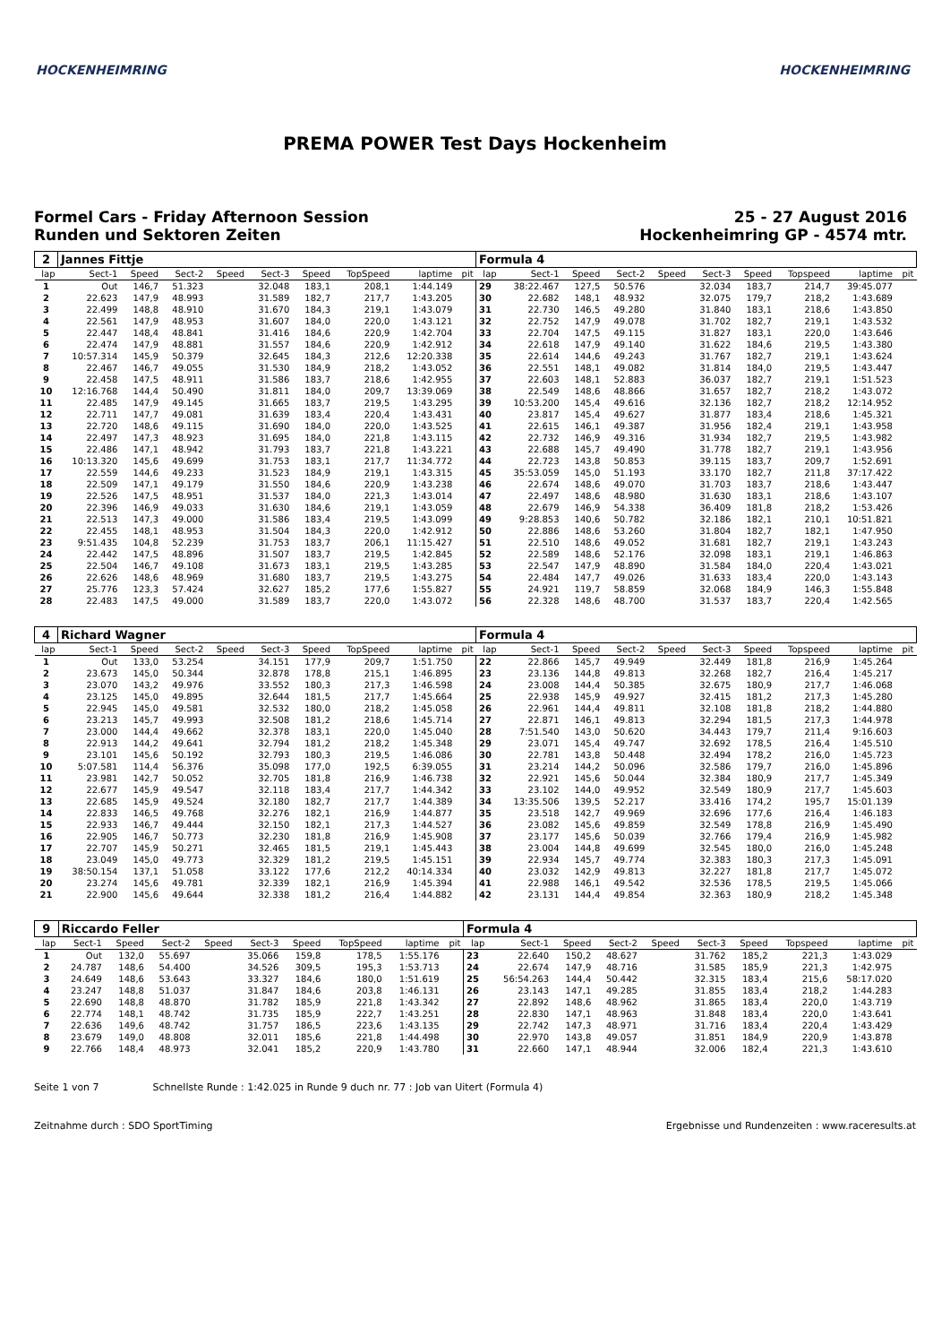HOCKENHEIMRING HOCKENHEIMRING
PREMA POWER Test Days Hockenheim
Formel Cars - Friday Afternoon Session
Runden und Sektoren Zeiten
25 - 27 August 2016
Hockenheimring GP - 4574 mtr.
| 2 | Jannes Fittje | | | | | | | | | Formula 4 | | | | | | | | | |
| lap | Sect-1 | Speed | Sect-2 | Speed | Sect-3 | Speed | TopSpeed | laptime | pit | lap | Sect-1 | Speed | Sect-2 | Speed | Sect-3 | Speed | Topspeed | laptime | pit |
| 1 | Out | 146,7 | 51.323 | | 32.048 | 183,1 | 208,1 | 1:44.149 | | 29 | 38:22.467 | 127,5 | 50.576 | | 32.034 | 183,7 | 214,7 | 39:45.077 | |
| 2 | 22.623 | 147,9 | 48.993 | | 31.589 | 182,7 | 217,7 | 1:43.205 | | 30 | 22.682 | 148,1 | 48.932 | | 32.075 | 179,7 | 218,2 | 1:43.689 | |
| 3 | 22.499 | 148,8 | 48.910 | | 31.670 | 184,3 | 219,1 | 1:43.079 | | 31 | 22.730 | 146,5 | 49.280 | | 31.840 | 183,1 | 218,6 | 1:43.850 | |
| 4 | 22.561 | 147,9 | 48.953 | | 31.607 | 184,0 | 220,0 | 1:43.121 | | 32 | 22.752 | 147,9 | 49.078 | | 31.702 | 182,7 | 219,1 | 1:43.532 | |
| 5 | 22.447 | 148,4 | 48.841 | | 31.416 | 184,6 | 220,9 | 1:42.704 | | 33 | 22.704 | 147,5 | 49.115 | | 31.827 | 183,1 | 220,0 | 1:43.646 | |
| 6 | 22.474 | 147,9 | 48.881 | | 31.557 | 184,6 | 220,9 | 1:42.912 | | 34 | 22.618 | 147,9 | 49.140 | | 31.622 | 184,6 | 219,5 | 1:43.380 | |
| 7 | 10:57.314 | 145,9 | 50.379 | | 32.645 | 184,3 | 212,6 | 12:20.338 | | 35 | 22.614 | 144,6 | 49.243 | | 31.767 | 182,7 | 219,1 | 1:43.624 | |
| 8 | 22.467 | 146,7 | 49.055 | | 31.530 | 184,9 | 218,2 | 1:43.052 | | 36 | 22.551 | 148,1 | 49.082 | | 31.814 | 184,0 | 219,5 | 1:43.447 | |
| 9 | 22.458 | 147,5 | 48.911 | | 31.586 | 183,7 | 218,6 | 1:42.955 | | 37 | 22.603 | 148,1 | 52.883 | | 36.037 | 182,7 | 219,1 | 1:51.523 | |
| 10 | 12:16.768 | 144,4 | 50.490 | | 31.811 | 184,0 | 209,7 | 13:39.069 | | 38 | 22.549 | 148,6 | 48.866 | | 31.657 | 182,7 | 218,2 | 1:43.072 | |
| 11 | 22.485 | 147,9 | 49.145 | | 31.665 | 183,7 | 219,5 | 1:43.295 | | 39 | 10:53.200 | 145,4 | 49.616 | | 32.136 | 182,7 | 218,2 | 12:14.952 | |
| 12 | 22.711 | 147,7 | 49.081 | | 31.639 | 183,4 | 220,4 | 1:43.431 | | 40 | 23.817 | 145,4 | 49.627 | | 31.877 | 183,4 | 218,6 | 1:45.321 | |
| 13 | 22.720 | 148,6 | 49.115 | | 31.690 | 184,0 | 220,0 | 1:43.525 | | 41 | 22.615 | 146,1 | 49.387 | | 31.956 | 182,4 | 219,1 | 1:43.958 | |
| 14 | 22.497 | 147,3 | 48.923 | | 31.695 | 184,0 | 221,8 | 1:43.115 | | 42 | 22.732 | 146,9 | 49.316 | | 31.934 | 182,7 | 219,5 | 1:43.982 | |
| 15 | 22.486 | 147,1 | 48.942 | | 31.793 | 183,7 | 221,8 | 1:43.221 | | 43 | 22.688 | 145,7 | 49.490 | | 31.778 | 182,7 | 219,1 | 1:43.956 | |
| 16 | 10:13.320 | 145,6 | 49.699 | | 31.753 | 183,1 | 217,7 | 11:34.772 | | 44 | 22.723 | 143,8 | 50.853 | | 39.115 | 183,7 | 209,7 | 1:52.691 | |
| 17 | 22.559 | 144,6 | 49.233 | | 31.523 | 184,9 | 219,1 | 1:43.315 | | 45 | 35:53.059 | 145,0 | 51.193 | | 33.170 | 182,7 | 211,8 | 37:17.422 | |
| 18 | 22.509 | 147,1 | 49.179 | | 31.550 | 184,6 | 220,9 | 1:43.238 | | 46 | 22.674 | 148,6 | 49.070 | | 31.703 | 183,7 | 218,6 | 1:43.447 | |
| 19 | 22.526 | 147,5 | 48.951 | | 31.537 | 184,0 | 221,3 | 1:43.014 | | 47 | 22.497 | 148,6 | 48.980 | | 31.630 | 183,1 | 218,6 | 1:43.107 | |
| 20 | 22.396 | 146,9 | 49.033 | | 31.630 | 184,6 | 219,1 | 1:43.059 | | 48 | 22.679 | 146,9 | 54.338 | | 36.409 | 181,8 | 218,2 | 1:53.426 | |
| 21 | 22.513 | 147,3 | 49.000 | | 31.586 | 183,4 | 219,5 | 1:43.099 | | 49 | 9:28.853 | 140,6 | 50.782 | | 32.186 | 182,1 | 210,1 | 10:51.821 | |
| 22 | 22.455 | 148,1 | 48.953 | | 31.504 | 184,3 | 220,0 | 1:42.912 | | 50 | 22.886 | 148,6 | 53.260 | | 31.804 | 182,7 | 182,1 | 1:47.950 | |
| 23 | 9:51.435 | 104,8 | 52.239 | | 31.753 | 183,7 | 206,1 | 11:15.427 | | 51 | 22.510 | 148,6 | 49.052 | | 31.681 | 182,7 | 219,1 | 1:43.243 | |
| 24 | 22.442 | 147,5 | 48.896 | | 31.507 | 183,7 | 219,5 | 1:42.845 | | 52 | 22.589 | 148,6 | 52.176 | | 32.098 | 183,1 | 219,1 | 1:46.863 | |
| 25 | 22.504 | 146,7 | 49.108 | | 31.673 | 183,1 | 219,5 | 1:43.285 | | 53 | 22.547 | 147,9 | 48.890 | | 31.584 | 184,0 | 220,4 | 1:43.021 | |
| 26 | 22.626 | 148,6 | 48.969 | | 31.680 | 183,7 | 219,5 | 1:43.275 | | 54 | 22.484 | 147,7 | 49.026 | | 31.633 | 183,4 | 220,0 | 1:43.143 | |
| 27 | 25.776 | 123,3 | 57.424 | | 32.627 | 185,2 | 177,6 | 1:55.827 | | 55 | 24.921 | 119,7 | 58.859 | | 32.068 | 184,9 | 146,3 | 1:55.848 | |
| 28 | 22.483 | 147,5 | 49.000 | | 31.589 | 183,7 | 220,0 | 1:43.072 | | 56 | 22.328 | 148,6 | 48.700 | | 31.537 | 183,7 | 220,4 | 1:42.565 | |
| 4 | Richard Wagner | | | | | | | | | Formula 4 | | | | | | | | | |
| lap | Sect-1 | Speed | Sect-2 | Speed | Sect-3 | Speed | TopSpeed | laptime | pit | lap | Sect-1 | Speed | Sect-2 | Speed | Sect-3 | Speed | Topspeed | laptime | pit |
| 1 | Out | 133,0 | 53.254 | | 34.151 | 177,9 | 209,7 | 1:51.750 | | 22 | 22.866 | 145,7 | 49.949 | | 32.449 | 181,8 | 216,9 | 1:45.264 | |
| 2 | 23.673 | 145,0 | 50.344 | | 32.878 | 178,8 | 215,1 | 1:46.895 | | 23 | 23.136 | 144,8 | 49.813 | | 32.268 | 182,7 | 216,4 | 1:45.217 | |
| 3 | 23.070 | 143,2 | 49.976 | | 33.552 | 180,3 | 217,3 | 1:46.598 | | 24 | 23.008 | 144,4 | 50.385 | | 32.675 | 180,9 | 217,7 | 1:46.068 | |
| 4 | 23.125 | 145,0 | 49.895 | | 32.644 | 181,5 | 217,7 | 1:45.664 | | 25 | 22.938 | 145,9 | 49.927 | | 32.415 | 181,2 | 217,3 | 1:45.280 | |
| 5 | 22.945 | 145,0 | 49.581 | | 32.532 | 180,0 | 218,2 | 1:45.058 | | 26 | 22.961 | 144,4 | 49.811 | | 32.108 | 181,8 | 218,2 | 1:44.880 | |
| 6 | 23.213 | 145,7 | 49.993 | | 32.508 | 181,2 | 218,6 | 1:45.714 | | 27 | 22.871 | 146,1 | 49.813 | | 32.294 | 181,5 | 217,3 | 1:44.978 | |
| 7 | 23.000 | 144,4 | 49.662 | | 32.378 | 183,1 | 220,0 | 1:45.040 | | 28 | 7:51.540 | 143,0 | 50.620 | | 34.443 | 179,7 | 211,4 | 9:16.603 | |
| 8 | 22.913 | 144,2 | 49.641 | | 32.794 | 181,2 | 218,2 | 1:45.348 | | 29 | 23.071 | 145,4 | 49.747 | | 32.692 | 178,5 | 216,4 | 1:45.510 | |
| 9 | 23.101 | 145,6 | 50.192 | | 32.793 | 180,3 | 219,5 | 1:46.086 | | 30 | 22.781 | 143,8 | 50.448 | | 32.494 | 178,2 | 216,0 | 1:45.723 | |
| 10 | 5:07.581 | 114,4 | 56.376 | | 35.098 | 177,0 | 192,5 | 6:39.055 | | 31 | 23.214 | 144,2 | 50.096 | | 32.586 | 179,7 | 216,0 | 1:45.896 | |
| 11 | 23.981 | 142,7 | 50.052 | | 32.705 | 181,8 | 216,9 | 1:46.738 | | 32 | 22.921 | 145,6 | 50.044 | | 32.384 | 180,9 | 217,7 | 1:45.349 | |
| 12 | 22.677 | 145,9 | 49.547 | | 32.118 | 183,4 | 217,7 | 1:44.342 | | 33 | 23.102 | 144,0 | 49.952 | | 32.549 | 180,9 | 217,7 | 1:45.603 | |
| 13 | 22.685 | 145,9 | 49.524 | | 32.180 | 182,7 | 217,7 | 1:44.389 | | 34 | 13:35.506 | 139,5 | 52.217 | | 33.416 | 174,2 | 195,7 | 15:01.139 | |
| 14 | 22.833 | 146,5 | 49.768 | | 32.276 | 182,1 | 216,9 | 1:44.877 | | 35 | 23.518 | 142,7 | 49.969 | | 32.696 | 177,6 | 216,4 | 1:46.183 | |
| 15 | 22.933 | 146,7 | 49.444 | | 32.150 | 182,1 | 217,3 | 1:44.527 | | 36 | 23.082 | 145,6 | 49.859 | | 32.549 | 178,8 | 216,9 | 1:45.490 | |
| 16 | 22.905 | 146,7 | 50.773 | | 32.230 | 181,8 | 216,9 | 1:45.908 | | 37 | 23.177 | 145,6 | 50.039 | | 32.766 | 179,4 | 216,9 | 1:45.982 | |
| 17 | 22.707 | 145,9 | 50.271 | | 32.465 | 181,5 | 219,1 | 1:45.443 | | 38 | 23.004 | 144,8 | 49.699 | | 32.545 | 180,0 | 216,0 | 1:45.248 | |
| 18 | 23.049 | 145,0 | 49.773 | | 32.329 | 181,2 | 219,5 | 1:45.151 | | 39 | 22.934 | 145,7 | 49.774 | | 32.383 | 180,3 | 217,3 | 1:45.091 | |
| 19 | 38:50.154 | 137,1 | 51.058 | | 33.122 | 177,6 | 212,2 | 40:14.334 | | 40 | 23.032 | 142,9 | 49.813 | | 32.227 | 181,8 | 217,7 | 1:45.072 | |
| 20 | 23.274 | 145,6 | 49.781 | | 32.339 | 182,1 | 216,9 | 1:45.394 | | 41 | 22.988 | 146,1 | 49.542 | | 32.536 | 178,5 | 219,5 | 1:45.066 | |
| 21 | 22.900 | 145,6 | 49.644 | | 32.338 | 181,2 | 216,4 | 1:44.882 | | 42 | 23.131 | 144,4 | 49.854 | | 32.363 | 180,9 | 218,2 | 1:45.348 | |
| 9 | Riccardo Feller | | | | | | | | | Formula 4 | | | | | | | | | |
| lap | Sect-1 | Speed | Sect-2 | Speed | Sect-3 | Speed | TopSpeed | laptime | pit | lap | Sect-1 | Speed | Sect-2 | Speed | Sect-3 | Speed | Topspeed | laptime | pit |
| 1 | Out | 132,0 | 55.697 | | 35.066 | 159,8 | 178,5 | 1:55.176 | | 23 | 22.640 | 150,2 | 48.627 | | 31.762 | 185,2 | 221,3 | 1:43.029 | |
| 2 | 24.787 | 148,6 | 54.400 | | 34.526 | 309,5 | 195,3 | 1:53.713 | | 24 | 22.674 | 147,9 | 48.716 | | 31.585 | 185,9 | 221,3 | 1:42.975 | |
| 3 | 24.649 | 148,6 | 53.643 | | 33.327 | 184,6 | 180,0 | 1:51.619 | | 25 | 56:54.263 | 144,4 | 50.442 | | 32.315 | 183,4 | 215,6 | 58:17.020 | |
| 4 | 23.247 | 148,8 | 51.037 | | 31.847 | 184,6 | 203,8 | 1:46.131 | | 26 | 23.143 | 147,1 | 49.285 | | 31.855 | 183,4 | 218,2 | 1:44.283 | |
| 5 | 22.690 | 148,8 | 48.870 | | 31.782 | 185,9 | 221,8 | 1:43.342 | | 27 | 22.892 | 148,6 | 48.962 | | 31.865 | 183,4 | 220,0 | 1:43.719 | |
| 6 | 22.774 | 148,1 | 48.742 | | 31.735 | 185,9 | 222,7 | 1:43.251 | | 28 | 22.830 | 147,1 | 48.963 | | 31.848 | 183,4 | 220,0 | 1:43.641 | |
| 7 | 22.636 | 149,6 | 48.742 | | 31.757 | 186,5 | 223,6 | 1:43.135 | | 29 | 22.742 | 147,3 | 48.971 | | 31.716 | 183,4 | 220,4 | 1:43.429 | |
| 8 | 23.679 | 149,0 | 48.808 | | 32.011 | 185,6 | 221,8 | 1:44.498 | | 30 | 22.970 | 143,8 | 49.057 | | 31.851 | 184,9 | 220,9 | 1:43.878 | |
| 9 | 22.766 | 148,4 | 48.973 | | 32.041 | 185,2 | 220,9 | 1:43.780 | | 31 | 22.660 | 147,1 | 48.944 | | 32.006 | 182,4 | 221,3 | 1:43.610 | |
Seite 1 von 7 Schnellste Runde : 1:42.025 in Runde 9 duch nr. 77 : Job van Uitert (Formula 4)
Zeitnahme durch : SDO SportTiming Ergebnisse und Rundenzeiten : www.raceresults.at